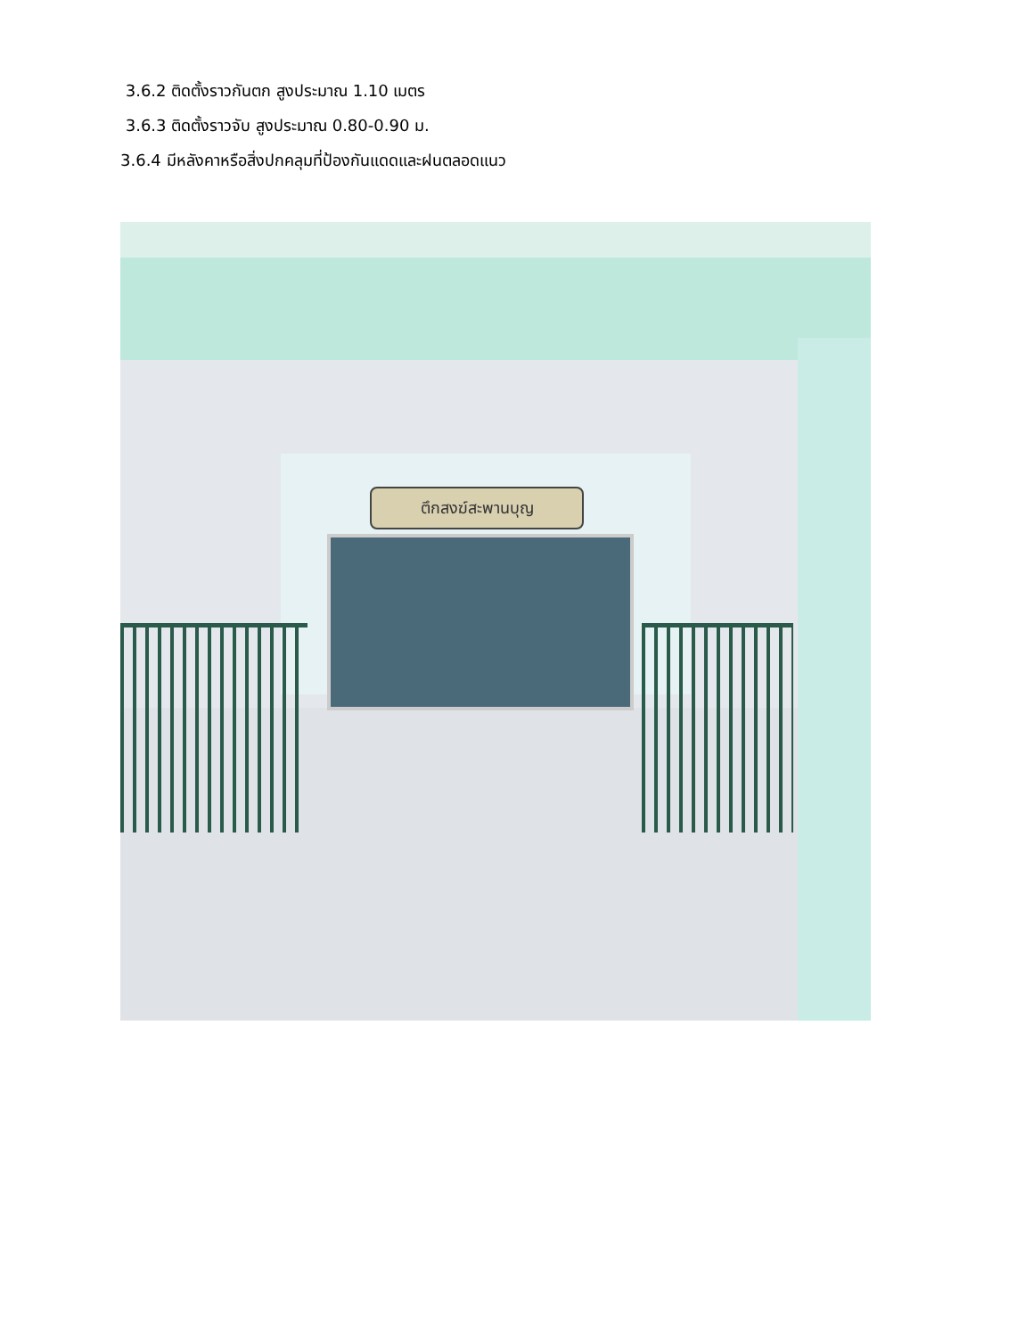3.6.2 ติดตั้งราวกันตก สูงประมาณ 1.10 เมตร
3.6.3 ติดตั้งราวจับ สูงประมาณ 0.80-0.90 ม.
3.6.4 มีหลังคาหรือสิ่งปกคลุมที่ป้องกันแดดและฝนตลอดแนว
ตึกสงฆ์สะพานบุญ